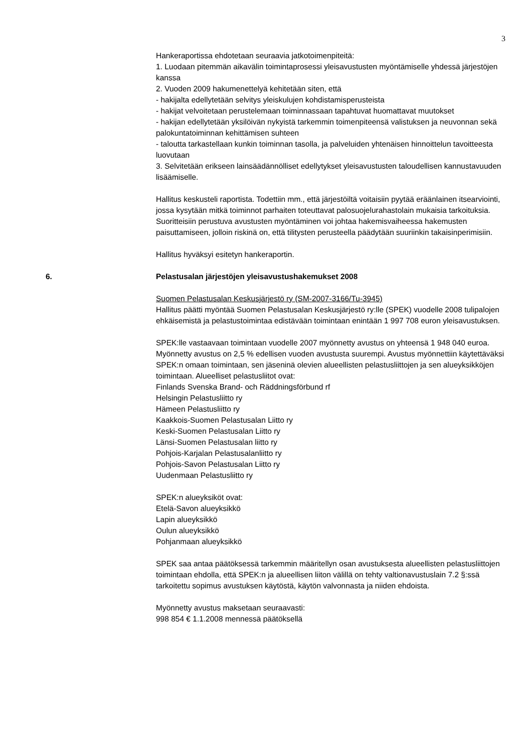3
Hankeraportissa ehdotetaan seuraavia jatkotoimenpiteitä:
1. Luodaan pitemmän aikavälin toimintaprosessi yleisavustusten myöntämiselle yhdessä järjestöjen kanssa
2. Vuoden 2009 hakumenettelyä kehitetään siten, että
- hakijalta edellytetään selvitys yleiskulujen kohdistamisperusteista
- hakijat velvoitetaan perustelemaan toiminnassaan tapahtuvat huomattavat muutokset
- hakijan edellytetään yksilöivän nykyistä tarkemmin toimenpiteensä valistuksen ja neuvonnan sekä palokuntatoiminnan kehittämisen suhteen
- taloutta tarkastellaan kunkin toiminnan tasolla, ja palveluiden yhtenäisen hinnoittelun tavoitteesta luovutaan
3. Selvitetään erikseen lainsäädännölliset edellytykset yleisavustusten taloudellisen kannustavuuden lisäämiselle.
Hallitus keskusteli raportista. Todettiin mm., että järjestöiltä voitaisiin pyytää eräänlainen itsearviointi, jossa kysytään mitkä toiminnot parhaiten toteuttavat palosuojelurahastolain mukaisia tarkoituksia. Suoritteisiin perustuva avustusten myöntäminen voi johtaa hakemisvaiheessa hakemusten paisuttamiseen, jolloin riskinä on, että tilitysten perusteella päädytään suuriinkin takaisinperimisiin.
Hallitus hyväksyi esitetyn hankeraportin.
6. Pelastusalan järjestöjen yleisavustushakemukset 2008
Suomen Pelastusalan Keskusjärjestö ry (SM-2007-3166/Tu-3945)
Hallitus päätti myöntää Suomen Pelastusalan Keskusjärjestö ry:lle (SPEK) vuodelle 2008 tulipalojen ehkäisemistä ja pelastustoimintaa edistävään toimintaan enintään 1 997 708 euron yleisavustuksen.
SPEK:lle vastaavaan toimintaan vuodelle 2007 myönnetty avustus on yhteensä 1 948 040 euroa. Myönnetty avustus on 2,5 % edellisen vuoden avustusta suurempi. Avustus myönnettiin käytettäväksi SPEK:n omaan toimintaan, sen jäseninä olevien alueellisten pelastusliittojen ja sen alueyksikköjen toimintaan. Alueelliset pelastusliitot ovat:
Finlands Svenska Brand- och Räddningsförbund rf
Helsingin Pelastusliitto ry
Hämeen Pelastusliitto ry
Kaakkois-Suomen Pelastusalan Liitto ry
Keski-Suomen Pelastusalan Liitto ry
Länsi-Suomen Pelastusalan liitto ry
Pohjois-Karjalan Pelastusalanliitto ry
Pohjois-Savon Pelastusalan Liitto ry
Uudenmaan Pelastusliitto ry
SPEK:n alueyksiköt ovat:
Etelä-Savon alueyksikkö
Lapin alueyksikkö
Oulun alueyksikkö
Pohjanmaan alueyksikkö
SPEK saa antaa päätöksessä tarkemmin määritellyn osan avustuksesta alueellisten pelastusliittojen toimintaan ehdolla, että SPEK:n ja alueellisen liiton välillä on tehty valtionavustuslain 7.2 §:ssä tarkoitettu sopimus avustuksen käytöstä, käytön valvonnasta ja niiden ehdoista.
Myönnetty avustus maksetaan seuraavasti:
998 854 € 1.1.2008 mennessä päätöksellä